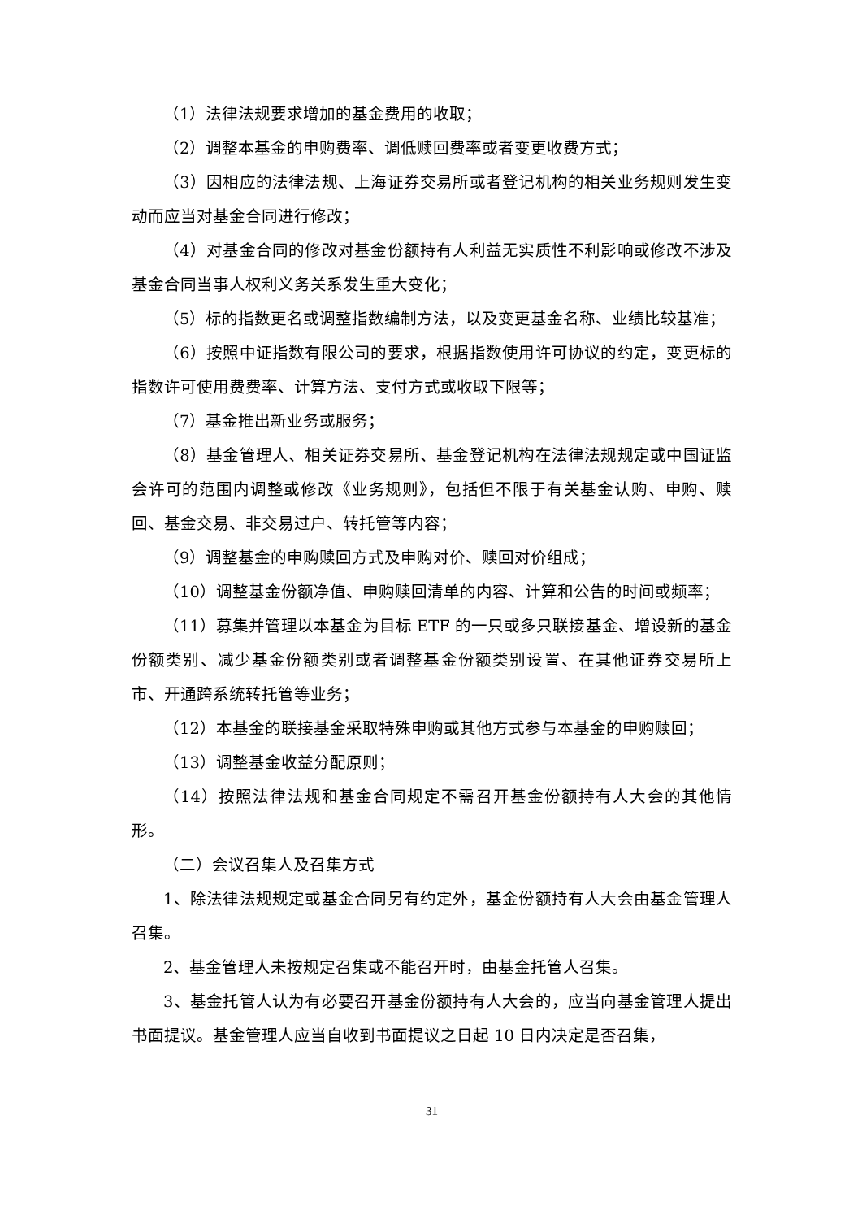（1）法律法规要求增加的基金费用的收取；
（2）调整本基金的申购费率、调低赎回费率或者变更收费方式；
（3）因相应的法律法规、上海证券交易所或者登记机构的相关业务规则发生变动而应当对基金合同进行修改；
（4）对基金合同的修改对基金份额持有人利益无实质性不利影响或修改不涉及基金合同当事人权利义务关系发生重大变化；
（5）标的指数更名或调整指数编制方法，以及变更基金名称、业绩比较基准；
（6）按照中证指数有限公司的要求，根据指数使用许可协议的约定，变更标的指数许可使用费费率、计算方法、支付方式或收取下限等；
（7）基金推出新业务或服务；
（8）基金管理人、相关证券交易所、基金登记机构在法律法规规定或中国证监会许可的范围内调整或修改《业务规则》，包括但不限于有关基金认购、申购、赎回、基金交易、非交易过户、转托管等内容；
（9）调整基金的申购赎回方式及申购对价、赎回对价组成；
（10）调整基金份额净值、申购赎回清单的内容、计算和公告的时间或频率；
（11）募集并管理以本基金为目标 ETF 的一只或多只联接基金、增设新的基金份额类别、减少基金份额类别或者调整基金份额类别设置、在其他证券交易所上市、开通跨系统转托管等业务；
（12）本基金的联接基金采取特殊申购或其他方式参与本基金的申购赎回；
（13）调整基金收益分配原则；
（14）按照法律法规和基金合同规定不需召开基金份额持有人大会的其他情形。
（二）会议召集人及召集方式
1、除法律法规规定或基金合同另有约定外，基金份额持有人大会由基金管理人召集。
2、基金管理人未按规定召集或不能召开时，由基金托管人召集。
3、基金托管人认为有必要召开基金份额持有人大会的，应当向基金管理人提出书面提议。基金管理人应当自收到书面提议之日起 10 日内决定是否召集，
31